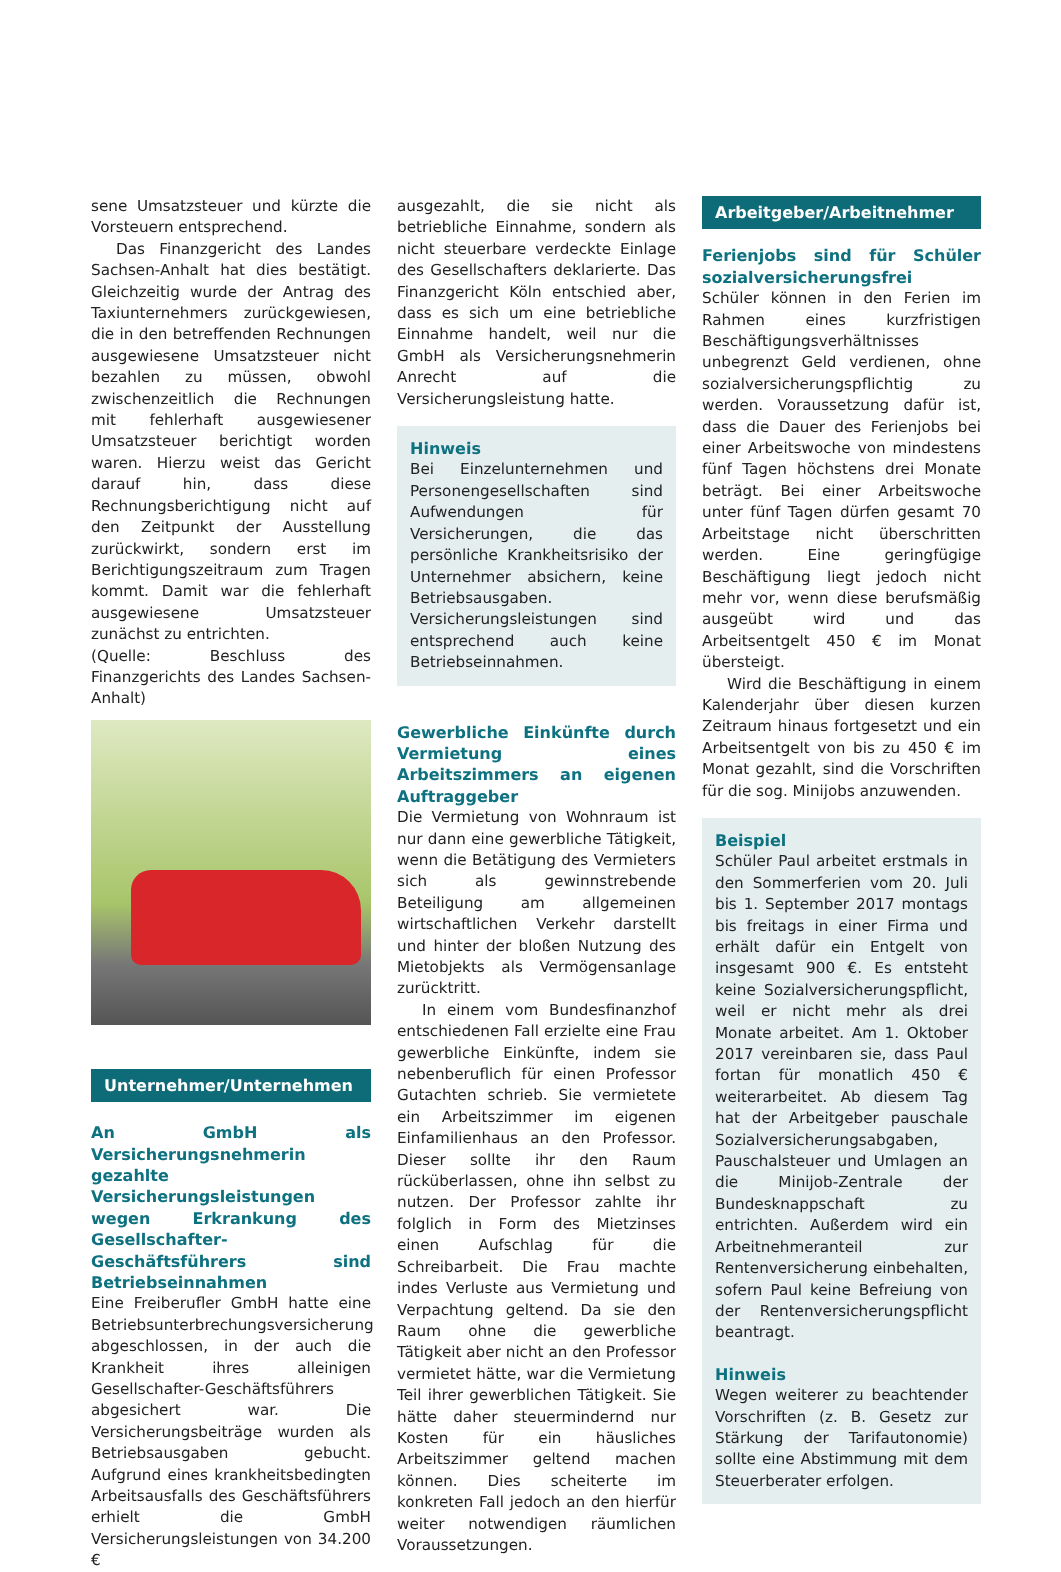sene Umsatzsteuer und kürzte die Vorsteuern entsprechend.
Das Finanzgericht des Landes Sachsen-Anhalt hat dies bestätigt. Gleichzeitig wurde der Antrag des Taxiunternehmers zurückgewiesen, die in den betreffenden Rechnungen ausgewiesene Umsatzsteuer nicht bezahlen zu müssen, obwohl zwischenzeitlich die Rechnungen mit fehlerhaft ausgewiesener Umsatzsteuer berichtigt worden waren. Hierzu weist das Gericht darauf hin, dass diese Rechnungsberichtigung nicht auf den Zeitpunkt der Ausstellung zurückwirkt, sondern erst im Berichtigungszeitraum zum Tragen kommt. Damit war die fehlerhaft ausgewiesene Umsatzsteuer zunächst zu entrichten.
(Quelle: Beschluss des Finanzgerichts des Landes Sachsen-Anhalt)
Unternehmer/Unternehmen
An GmbH als Versicherungsnehmerin gezahlte Versicherungsleistungen wegen Erkrankung des Gesellschafter-Geschäftsführers sind Betriebseinnahmen
Eine Freiberufler GmbH hatte eine Betriebsunterbrechungsversicherung abgeschlossen, in der auch die Krankheit ihres alleinigen Gesellschafter-Geschäftsführers abgesichert war. Die Versicherungsbeiträge wurden als Betriebsausgaben gebucht. Aufgrund eines krankheitsbedingten Arbeitsausfalls des Geschäftsführers erhielt die GmbH Versicherungsleistungen von 34.200 €
ausgezahlt, die sie nicht als betriebliche Einnahme, sondern als nicht steuerbare verdeckte Einlage des Gesellschafters deklarierte. Das Finanzgericht Köln entschied aber, dass es sich um eine betriebliche Einnahme handelt, weil nur die GmbH als Versicherungsnehmerin Anrecht auf die Versicherungsleistung hatte.
Hinweis
Bei Einzelunternehmen und Personengesellschaften sind Aufwendungen für Versicherungen, die das persönliche Krankheitsrisiko der Unternehmer absichern, keine Betriebsausgaben. Versicherungsleistungen sind entsprechend auch keine Betriebseinnahmen.
Gewerbliche Einkünfte durch Vermietung eines Arbeitszimmers an eigenen Auftraggeber
Die Vermietung von Wohnraum ist nur dann eine gewerbliche Tätigkeit, wenn die Betätigung des Vermieters sich als gewinnstrebende Beteiligung am allgemeinen wirtschaftlichen Verkehr darstellt und hinter der bloßen Nutzung des Mietobjekts als Vermögensanlage zurücktritt.
In einem vom Bundesfinanzhof entschiedenen Fall erzielte eine Frau gewerbliche Einkünfte, indem sie nebenberuflich für einen Professor Gutachten schrieb. Sie vermietete ein Arbeitszimmer im eigenen Einfamilienhaus an den Professor. Dieser sollte ihr den Raum rücküberlassen, ohne ihn selbst zu nutzen. Der Professor zahlte ihr folglich in Form des Mietzinses einen Aufschlag für die Schreibarbeit. Die Frau machte indes Verluste aus Vermietung und Verpachtung geltend. Da sie den Raum ohne die gewerbliche Tätigkeit aber nicht an den Professor vermietet hätte, war die Vermietung Teil ihrer gewerblichen Tätigkeit. Sie hätte daher steuermindernd nur Kosten für ein häusliches Arbeitszimmer geltend machen können. Dies scheiterte im konkreten Fall jedoch an den hierfür weiter notwendigen räumlichen Voraussetzungen.
Arbeitgeber/Arbeitnehmer
Ferienjobs sind für Schüler sozialversicherungsfrei
Schüler können in den Ferien im Rahmen eines kurzfristigen Beschäftigungsverhältnisses unbegrenzt Geld verdienen, ohne sozialversicherungspflichtig zu werden. Voraussetzung dafür ist, dass die Dauer des Ferienjobs bei einer Arbeitswoche von mindestens fünf Tagen höchstens drei Monate beträgt. Bei einer Arbeitswoche unter fünf Tagen dürfen gesamt 70 Arbeitstage nicht überschritten werden. Eine geringfügige Beschäftigung liegt jedoch nicht mehr vor, wenn diese berufsmäßig ausgeübt wird und das Arbeitsentgelt 450 € im Monat übersteigt.
Wird die Beschäftigung in einem Kalenderjahr über diesen kurzen Zeitraum hinaus fortgesetzt und ein Arbeitsentgelt von bis zu 450 € im Monat gezahlt, sind die Vorschriften für die sog. Minijobs anzuwenden.
Beispiel
Schüler Paul arbeitet erstmals in den Sommerferien vom 20. Juli bis 1. September 2017 montags bis freitags in einer Firma und erhält dafür ein Entgelt von insgesamt 900 €. Es entsteht keine Sozialversicherungspflicht, weil er nicht mehr als drei Monate arbeitet. Am 1. Oktober 2017 vereinbaren sie, dass Paul fortan für monatlich 450 € weiterarbeitet. Ab diesem Tag hat der Arbeitgeber pauschale Sozialversicherungsabgaben, Pauschalsteuer und Umlagen an die Minijob-Zentrale der Bundesknappschaft zu entrichten. Außerdem wird ein Arbeitnehmeranteil zur Rentenversicherung einbehalten, sofern Paul keine Befreiung von der Rentenversicherungspflicht beantragt.
Hinweis
Wegen weiterer zu beachtender Vorschriften (z. B. Gesetz zur Stärkung der Tarifautonomie) sollte eine Abstimmung mit dem Steuerberater erfolgen.